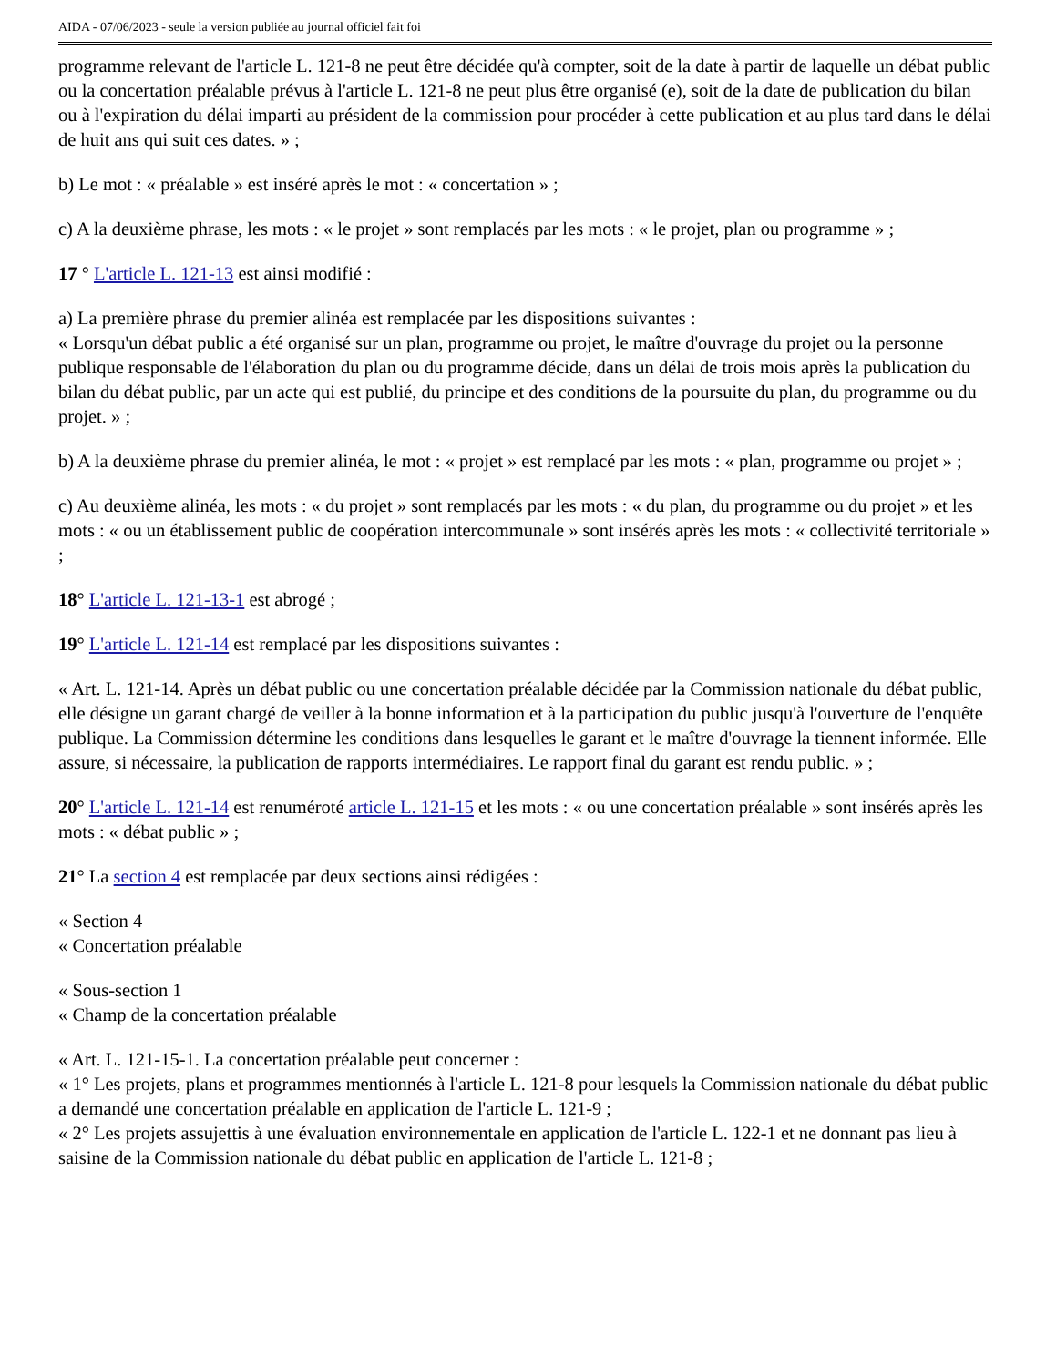AIDA - 07/06/2023 - seule la version publiée au journal officiel fait foi
programme relevant de l'article L. 121-8 ne peut être décidée qu'à compter, soit de la date à partir de laquelle un débat public ou la concertation préalable prévus à l'article L. 121-8 ne peut plus être organisé (e), soit de la date de publication du bilan ou à l'expiration du délai imparti au président de la commission pour procéder à cette publication et au plus tard dans le délai de huit ans qui suit ces dates. » ;
b) Le mot : « préalable » est inséré après le mot : « concertation » ;
c) A la deuxième phrase, les mots : « le projet » sont remplacés par les mots : « le projet, plan ou programme » ;
17 ° L'article L. 121-13 est ainsi modifié :
a) La première phrase du premier alinéa est remplacée par les dispositions suivantes :
« Lorsqu'un débat public a été organisé sur un plan, programme ou projet, le maître d'ouvrage du projet ou la personne publique responsable de l'élaboration du plan ou du programme décide, dans un délai de trois mois après la publication du bilan du débat public, par un acte qui est publié, du principe et des conditions de la poursuite du plan, du programme ou du projet. » ;
b) A la deuxième phrase du premier alinéa, le mot : « projet » est remplacé par les mots : « plan, programme ou projet » ;
c) Au deuxième alinéa, les mots : « du projet » sont remplacés par les mots : « du plan, du programme ou du projet » et les mots : « ou un établissement public de coopération intercommunale » sont insérés après les mots : « collectivité territoriale » ;
18° L'article L. 121-13-1 est abrogé ;
19° L'article L. 121-14 est remplacé par les dispositions suivantes :
« Art. L. 121-14. Après un débat public ou une concertation préalable décidée par la Commission nationale du débat public, elle désigne un garant chargé de veiller à la bonne information et à la participation du public jusqu'à l'ouverture de l'enquête publique. La Commission détermine les conditions dans lesquelles le garant et le maître d'ouvrage la tiennent informée. Elle assure, si nécessaire, la publication de rapports intermédiaires. Le rapport final du garant est rendu public. » ;
20° L'article L. 121-14 est renuméroté article L. 121-15 et les mots : « ou une concertation préalable » sont insérés après les mots : « débat public » ;
21° La section 4 est remplacée par deux sections ainsi rédigées :
« Section 4
« Concertation préalable
« Sous-section 1
« Champ de la concertation préalable
« Art. L. 121-15-1. La concertation préalable peut concerner :
« 1° Les projets, plans et programmes mentionnés à l'article L. 121-8 pour lesquels la Commission nationale du débat public a demandé une concertation préalable en application de l'article L. 121-9 ;
« 2° Les projets assujettis à une évaluation environnementale en application de l'article L. 122-1 et ne donnant pas lieu à saisine de la Commission nationale du débat public en application de l'article L. 121-8 ;